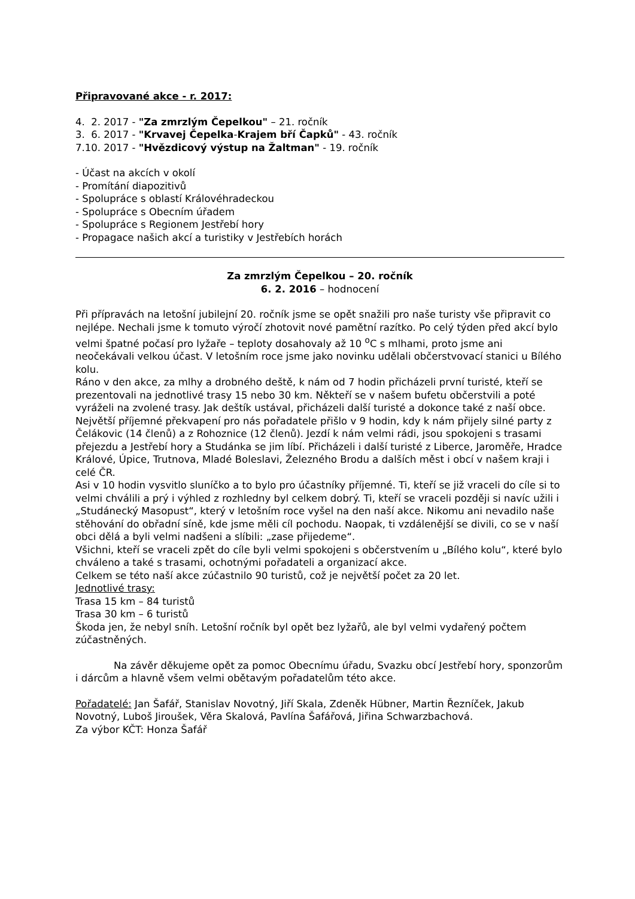Připravované akce - r. 2017:
4. 2. 2017 - "Za zmrzlým Čepelkou" – 21. ročník
3. 6. 2017 - "Krvavej Čepelka-Krajem bří Čapků" - 43. ročník
7.10. 2017 - "Hvězdicový výstup na Žaltman" - 19. ročník
- Účast na akcích v okolí
- Promítání diapozitivů
- Spolupráce s oblastí Královéhradeckou
- Spolupráce s Obecním úřadem
- Spolupráce s Regionem Jestřebí hory
- Propagace našich akcí a turistiky v Jestřebích horách
Za zmrzlým Čepelkou – 20. ročník
6. 2. 2016 – hodnocení
Při přípravách na letošní jubilejní 20. ročník jsme se opět snažili pro naše turisty vše připravit co nejlépe. Nechali jsme k tomuto výročí zhotovit nové pamětní razítko. Po celý týden před akcí bylo velmi špatné počasí pro lyžaře – teploty dosahovaly až 10 <sup>o</sup>C s mlhami, proto jsme ani neočekávali velkou účast. V letošním roce jsme jako novinku udělali občerstvovací stanici u Bílého kolu.
Ráno v den akce, za mlhy a drobného deště, k nám od 7 hodin přicházeli první turisté, kteří se prezentovali na jednotlivé trasy 15 nebo 30 km. Někteří se v našem bufetu občerstvili a poté vyráželi na zvolené trasy. Jak deštík ustával, přicházeli další turisté a dokonce také z naší obce. Největší příjemné překvapení pro nás pořadatele přišlo v 9 hodin, kdy k nám přijely silné party z Čelákovic (14 členů) a z Rohoznice (12 členů). Jezdí k nám velmi rádi, jsou spokojeni s trasami přejezdu a Jestřebí hory a Studánka se jim líbí. Přicházeli i další turisté z Liberce, Jaroměře, Hradce Králové, Úpice, Trutnova, Mladé Boleslavi, Železného Brodu a dalších měst i obcí v našem kraji i celé ČR.
Asi v 10 hodin vysvitlo sluníčko a to bylo pro účastníky příjemné. Ti, kteří se již vraceli do cíle si to velmi chválili a prý i výhled z rozhledny byl celkem dobrý. Ti, kteří se vraceli později si navíc užili i „Studánecký Masopust“, který v letošním roce vyšel na den naší akce. Nikomu ani nevadilo naše stěhování do obřadní síně, kde jsme měli cíl pochodu. Naopak, ti vzdálenější se divili, co se v naší obci dělá a byli velmi nadšeni a slíbili: „zase přijedeme“.
Všichni, kteří se vraceli zpět do cíle byli velmi spokojeni s občerstvením u „Bílého kolu“, které bylo chváleno a také s trasami, ochotnými pořadateli a organizací akce.
Celkem se této naší akce zúčastnilo 90 turistů, což je největší počet za 20 let.
Jednotlivé trasy:
Trasa 15 km – 84 turistů
Trasa 30 km – 6 turistů
Škoda jen, že nebyl sníh. Letošní ročník byl opět bez lyžařů, ale byl velmi vydařený počtem zúčastněných.
Na závěr děkujeme opět za pomoc Obecnímu úřadu, Svazku obcí Jestřebí hory, sponzorům i dárcům a hlavně všem velmi obětavým pořadatelům této akce.
Pořadatelé: Jan Šafář, Stanislav Novotný, Jiří Skala, Zdeněk Hübner, Martin Řezníček, Jakub Novotný, Luboš Jiroušek, Věra Skalová, Pavlína Šafářová, Jiřina Schwarzbachová.
Za výbor KČT: Honza Šafář